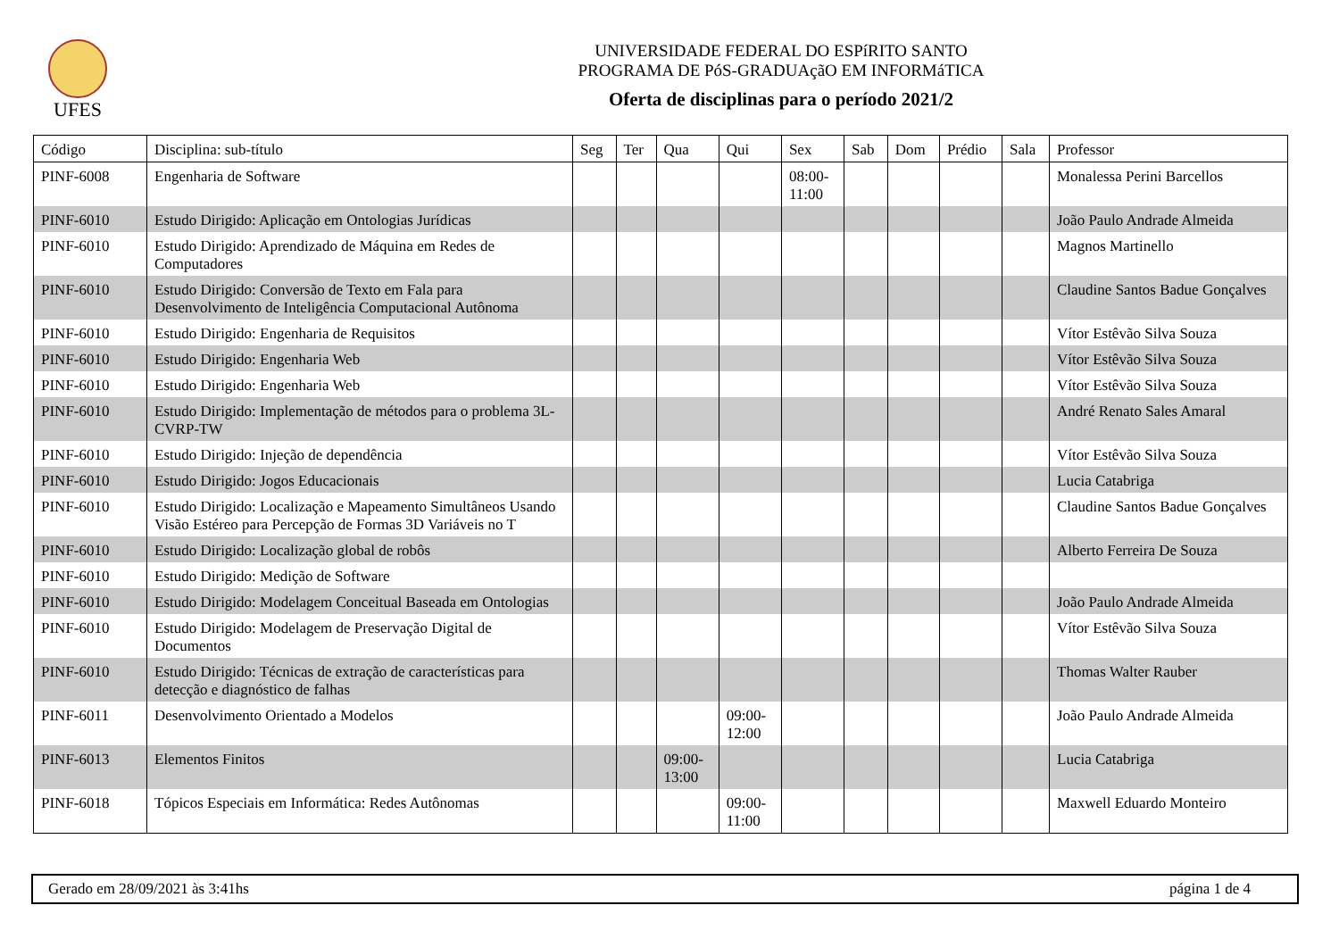UFES
UNIVERSIDADE FEDERAL DO ESPíRITO SANTO
PROGRAMA DE PóS-GRADUAçãO EM INFORMáTICA
Oferta de disciplinas para o período 2021/2
| Código | Disciplina: sub-título | Seg | Ter | Qua | Qui | Sex | Sab | Dom | Prédio | Sala | Professor |
| --- | --- | --- | --- | --- | --- | --- | --- | --- | --- | --- | --- |
| PINF-6008 | Engenharia de Software | | | | | 08:00- 11:00 | | | | | Monalessa Perini Barcellos |
| PINF-6010 | Estudo Dirigido: Aplicação em Ontologias Jurídicas | | | | | | | | | | João Paulo Andrade Almeida |
| PINF-6010 | Estudo Dirigido: Aprendizado de Máquina em Redes de Computadores | | | | | | | | | | Magnos Martinello |
| PINF-6010 | Estudo Dirigido: Conversão de Texto em Fala para Desenvolvimento de Inteligência Computacional Autônoma | | | | | | | | | | Claudine Santos Badue Gonçalves |
| PINF-6010 | Estudo Dirigido: Engenharia de Requisitos | | | | | | | | | | Vítor Estêvão Silva Souza |
| PINF-6010 | Estudo Dirigido: Engenharia Web | | | | | | | | | | Vítor Estêvão Silva Souza |
| PINF-6010 | Estudo Dirigido: Engenharia Web | | | | | | | | | | Vítor Estêvão Silva Souza |
| PINF-6010 | Estudo Dirigido: Implementação de métodos para o problema 3L-CVRP-TW | | | | | | | | | | André Renato Sales Amaral |
| PINF-6010 | Estudo Dirigido: Injeção de dependência | | | | | | | | | | Vítor Estêvão Silva Souza |
| PINF-6010 | Estudo Dirigido: Jogos Educacionais | | | | | | | | | | Lucia Catabriga |
| PINF-6010 | Estudo Dirigido: Localização e Mapeamento Simultâneos Usando Visão Estéreo para Percepção de Formas 3D Variáveis no T | | | | | | | | | | Claudine Santos Badue Gonçalves |
| PINF-6010 | Estudo Dirigido: Localização global de robôs | | | | | | | | | | Alberto Ferreira De Souza |
| PINF-6010 | Estudo Dirigido: Medição de Software | | | | | | | | | | |
| PINF-6010 | Estudo Dirigido: Modelagem Conceitual Baseada em Ontologias | | | | | | | | | | João Paulo Andrade Almeida |
| PINF-6010 | Estudo Dirigido: Modelagem de Preservação Digital de Documentos | | | | | | | | | | Vítor Estêvão Silva Souza |
| PINF-6010 | Estudo Dirigido: Técnicas de extração de características para detecção e diagnóstico de falhas | | | | | | | | | | Thomas Walter Rauber |
| PINF-6011 | Desenvolvimento Orientado a Modelos | | | | 09:00- 12:00 | | | | | | João Paulo Andrade Almeida |
| PINF-6013 | Elementos Finitos | | | 09:00- 13:00 | | | | | | | Lucia Catabriga |
| PINF-6018 | Tópicos Especiais em Informática: Redes Autônomas | | | | 09:00- 11:00 | | | | | | Maxwell Eduardo Monteiro |
Gerado em 28/09/2021 às 3:41hs página 1 de 4